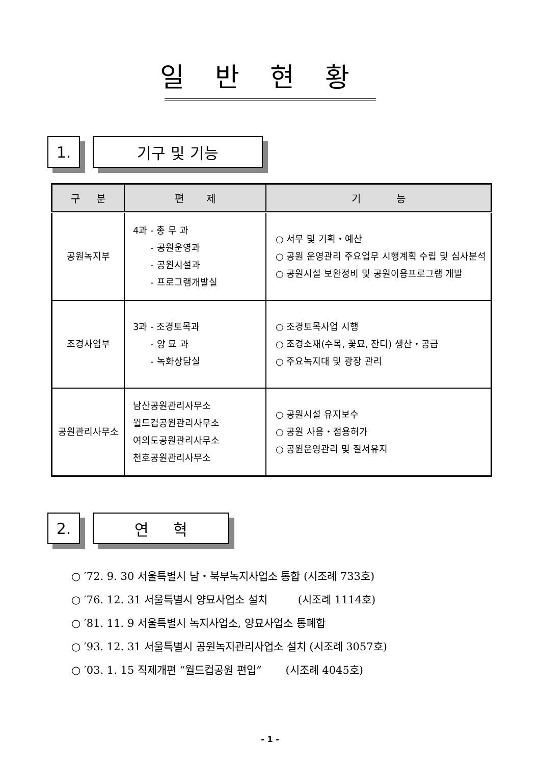일반현황
1. 기구 및 기능
| 구 분 | 편 제 | 기 능 |
| --- | --- | --- |
| 공원녹지부 | 4과 - 총 무 과 - 공원운영과 - 공원시설과 - 프로그램개발실 | ○ 서무 및 기획・예산 ○ 공원 운영관리 주요업무 시행계획 수립 및 심사분석 ○ 공원시설 보완정비 및 공원이용프로그램 개발 |
| 조경사업부 | 3과 - 조경토목과 - 양 묘 과 - 녹화상담실 | ○ 조경토목사업 시행 ○ 조경소재(수목, 꽃묘, 잔디) 생산・공급 ○ 주요녹지대 및 광장 관리 |
| 공원관리사무소 | 남산공원관리사무소 월드컵공원관리사무소 여의도공원관리사무소 천호공원관리사무소 | ○ 공원시설 유지보수 ○ 공원 사용・점용허가 ○ 공원운영관리 및 질서유지 |
2. 연 혁
○ ′72. 9. 30 서울특별시 남・북부녹지사업소 통합 (시조례 733호)
○ ′76. 12. 31 서울특별시 양묘사업소 설치 (시조례 1114호)
○ ′81. 11. 9 서울특별시 녹지사업소, 양묘사업소 통폐합
○ ′93. 12. 31 서울특별시 공원녹지관리사업소 설치 (시조례 3057호)
○ ′03. 1. 15 직제개편 “월드컵공원 편입” (시조례 4045호)
- 1 -